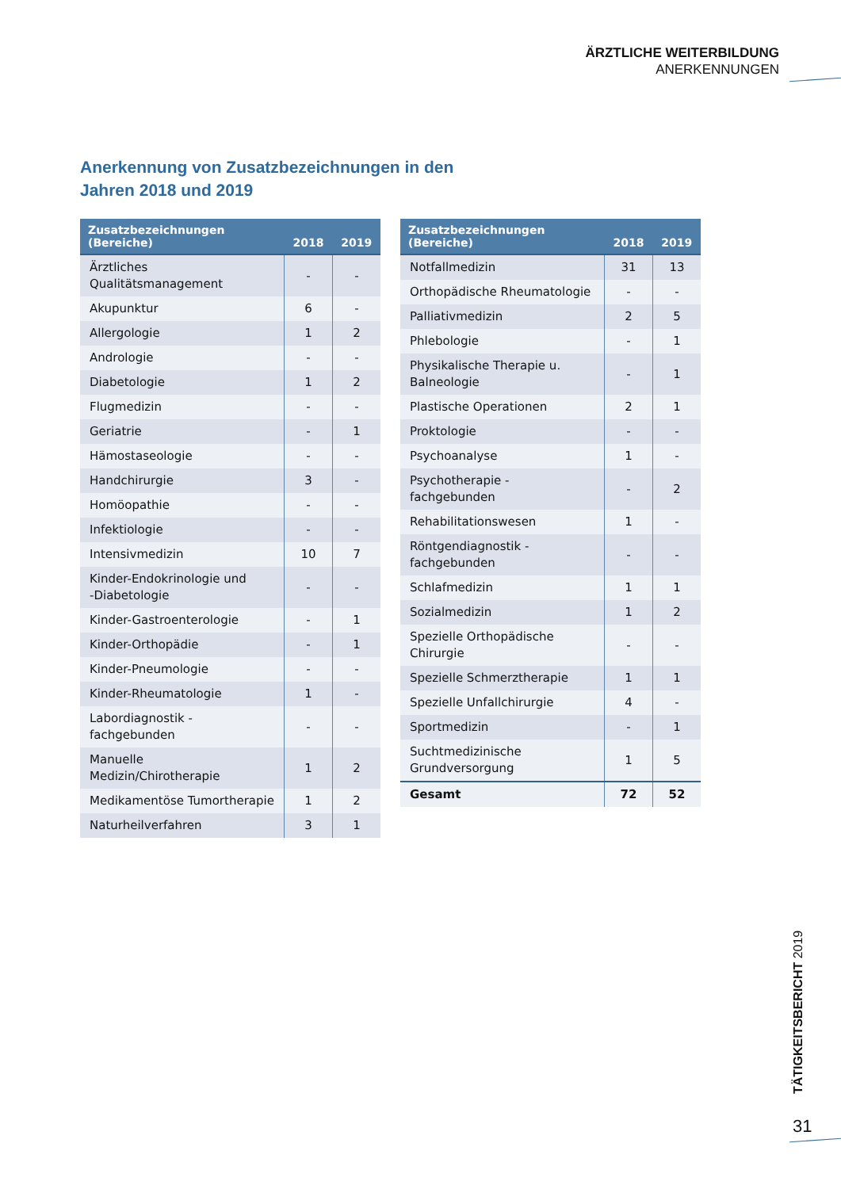ÄRZTLICHE WEITERBILDUNG
ANERKENNUNGEN
Anerkennung von Zusatzbezeichnungen in den
Jahren 2018 und 2019
| Zusatzbezeichnungen (Bereiche) | 2018 | 2019 |
| --- | --- | --- |
| Ärztliches Qualitätsmanagement | - | - |
| Akupunktur | 6 | - |
| Allergologie | 1 | 2 |
| Andrologie | - | - |
| Diabetologie | 1 | 2 |
| Flugmedizin | - | - |
| Geriatrie | - | 1 |
| Hämostaseologie | - | - |
| Handchirurgie | 3 | - |
| Homöopathie | - | - |
| Infektiologie | - | - |
| Intensivmedizin | 10 | 7 |
| Kinder-Endokrinologie und -Diabetologie | - | - |
| Kinder-Gastroenterologie | - | 1 |
| Kinder-Orthopädie | - | 1 |
| Kinder-Pneumologie | - | - |
| Kinder-Rheumatologie | 1 | - |
| Labordiagnostik - fachgebunden | - | - |
| Manuelle Medizin/Chirotherapie | 1 | 2 |
| Medikamentöse Tumortherapie | 1 | 2 |
| Naturheilverfahren | 3 | 1 |
| Zusatzbezeichnungen (Bereiche) | 2018 | 2019 |
| --- | --- | --- |
| Notfallmedizin | 31 | 13 |
| Orthopädische Rheumatologie | - | - |
| Palliativmedizin | 2 | 5 |
| Phlebologie | - | 1 |
| Physikalische Therapie u. Balneologie | - | 1 |
| Plastische Operationen | 2 | 1 |
| Proktologie | - | - |
| Psychoanalyse | 1 | - |
| Psychotherapie - fachgebunden | - | 2 |
| Rehabilitationswesen | 1 | - |
| Röntgendiagnostik - fachgebunden | - | - |
| Schlafmedizin | 1 | 1 |
| Sozialmedizin | 1 | 2 |
| Spezielle Orthopädische Chirurgie | - | - |
| Spezielle Schmerztherapie | 1 | 1 |
| Spezielle Unfallchirurgie | 4 | - |
| Sportmedizin | - | 1 |
| Suchtmedizinische Grundversorgung | 1 | 5 |
| Gesamt | 72 | 52 |
TÄTIGKEITSBERICHT 2019
31